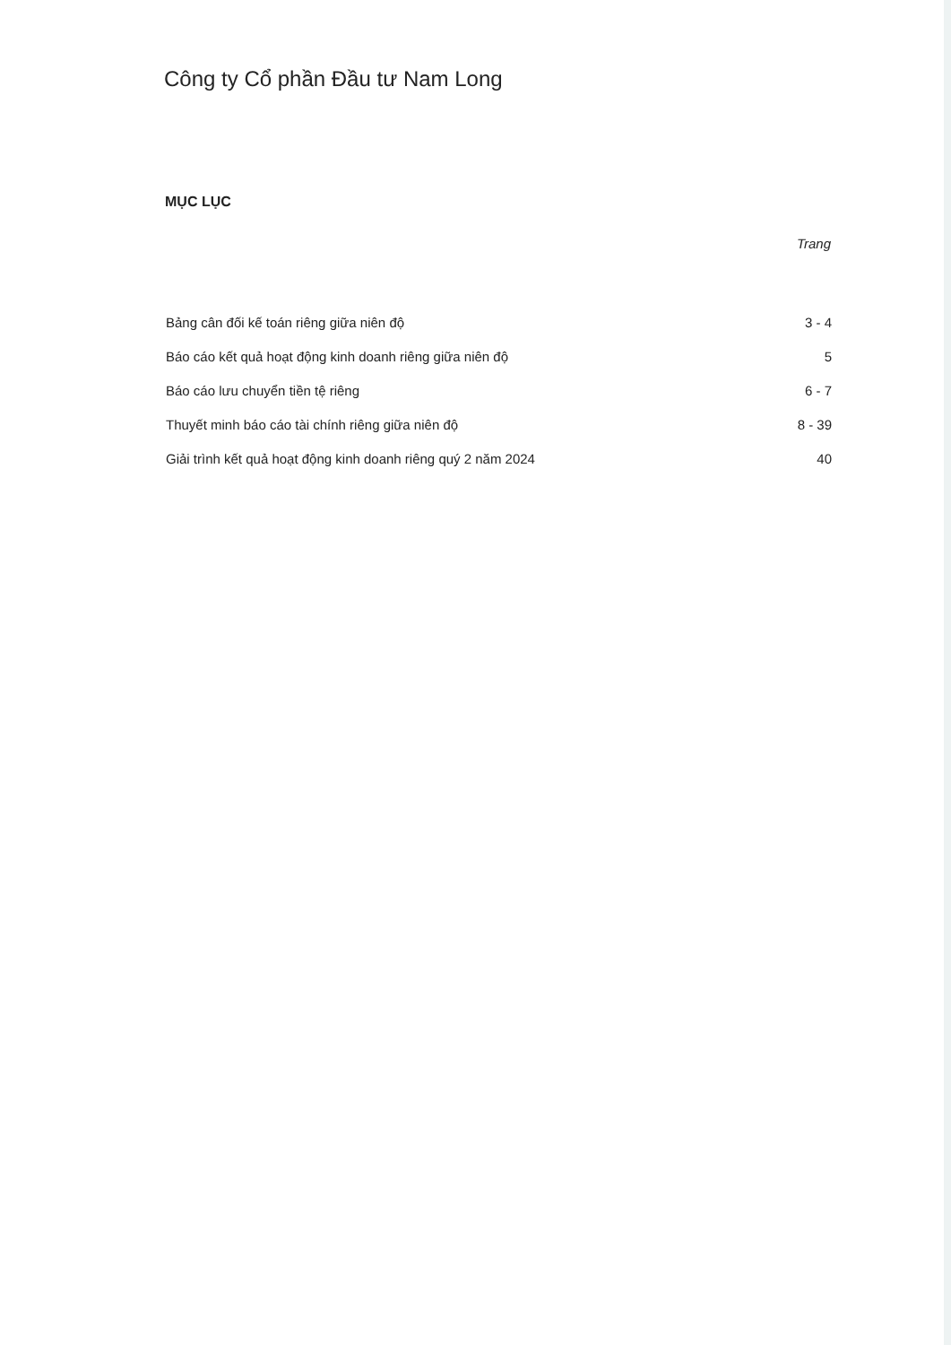Công ty Cổ phần Đầu tư Nam Long
MỤC LỤC
| | Trang |
| --- | --- |
| Bảng cân đối kế toán riêng giữa niên độ | 3 - 4 |
| Báo cáo kết quả hoạt động kinh doanh riêng giữa niên độ | 5 |
| Báo cáo lưu chuyển tiền tệ riêng | 6 - 7 |
| Thuyết minh báo cáo tài chính riêng giữa niên độ | 8 - 39 |
| Giải trình kết quả hoạt động kinh doanh riêng quý 2 năm 2024 | 40 |